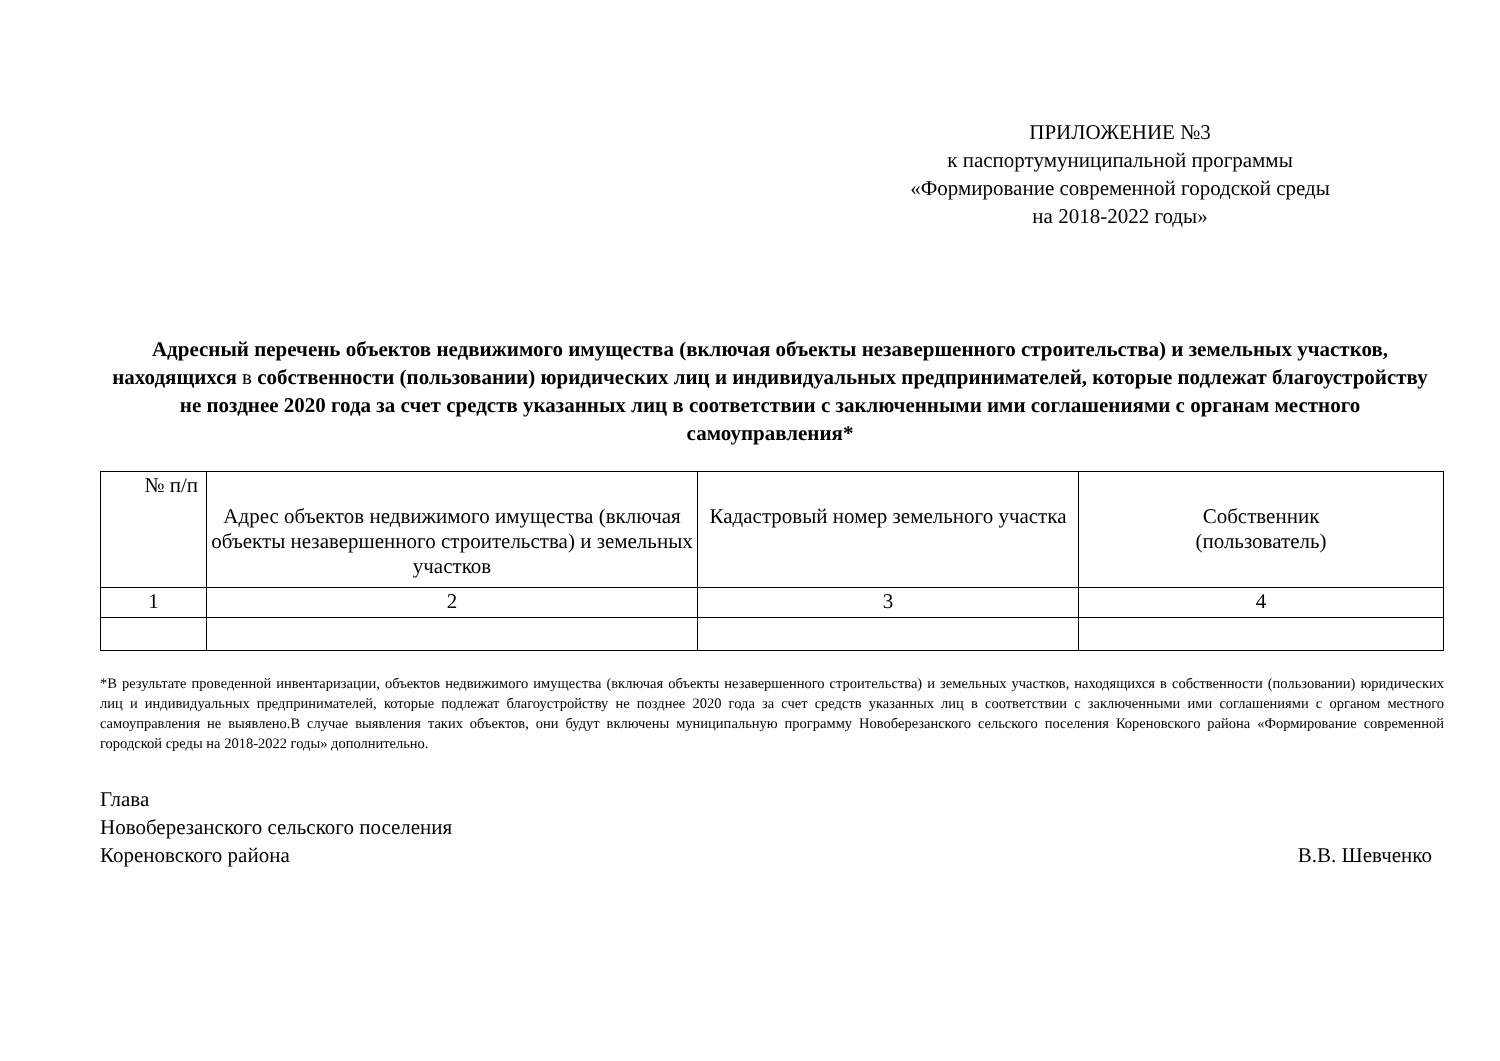ПРИЛОЖЕНИЕ №3
к паспортумуниципальной программы
«Формирование современной городской среды
на 2018-2022 годы»
Адресный перечень объектов недвижимого имущества (включая объекты незавершенного строительства) и земельных участков, находящихся в собственности (пользовании) юридических лиц и индивидуальных предпринимателей, которые подлежат благоустройству не позднее 2020 года за счет средств указанных лиц в соответствии с заключенными ими соглашениями с органам местного самоуправления*
| № п/п | Адрес объектов недвижимого имущества (включая объекты незавершенного строительства) и земельных участков | Кадастровый номер земельного участка | Собственник (пользователь) |
| --- | --- | --- | --- |
| 1 | 2 | 3 | 4 |
*В результате проведенной инвентаризации, объектов недвижимого имущества (включая объекты незавершенного строительства) и земельных участков, находящихся в собственности (пользовании) юридических лиц и индивидуальных предпринимателей, которые подлежат благоустройству не позднее 2020 года за счет средств указанных лиц в соответствии с заключенными ими соглашениями с органом местного самоуправления не выявлено.В случае выявления таких объектов, они будут включены муниципальную программу Новоберезанского сельского поселения Кореновского района «Формирование современной городской среды на 2018-2022 годы» дополнительно.
Глава
Новоберезанского сельского поселения
Кореновского района В.В. Шевченко